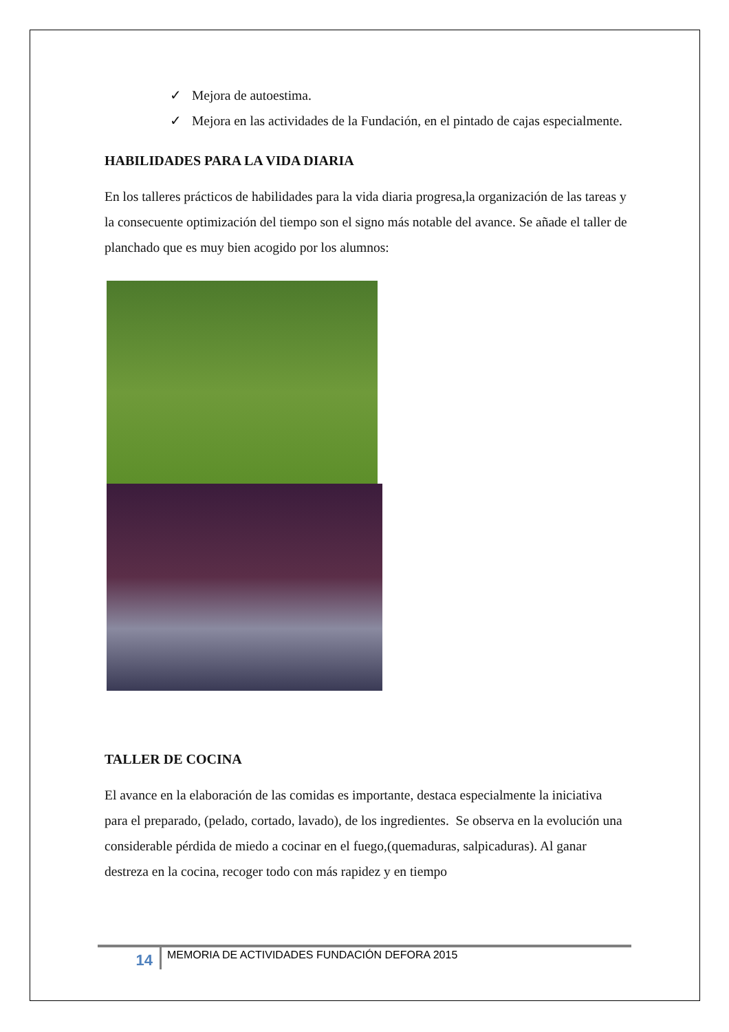✓ Mejora de autoestima.
✓ Mejora en las actividades de la Fundación, en el pintado de cajas especialmente.
HABILIDADES PARA LA VIDA DIARIA
En los talleres prácticos de habilidades para la vida diaria progresa,la organización de las tareas y la consecuente optimización del tiempo son el signo más notable del avance. Se añade el taller de planchado que es muy bien acogido por los alumnos:
TALLER DE COCINA
El avance en la elaboración de las comidas es importante, destaca especialmente la iniciativa para el preparado, (pelado, cortado, lavado), de los ingredientes. Se observa en la evolución una considerable pérdida de miedo a cocinar en el fuego,(quemaduras, salpicaduras). Al ganar destreza en la cocina, recoger todo con más rapidez y en tiempo
14
MEMORIA DE ACTIVIDADES FUNDACIÓN DEFORA 2015